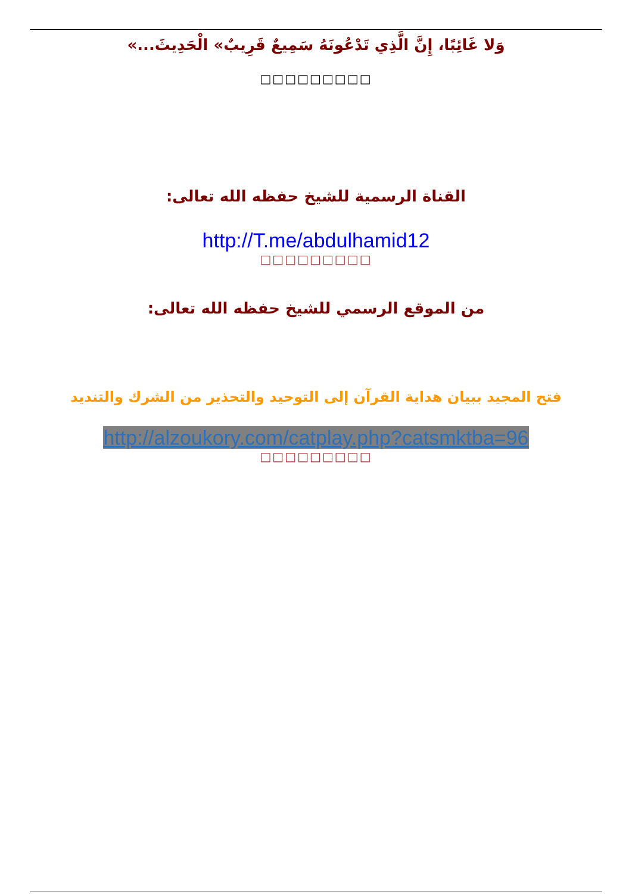وَلا غَائِبًا، إِنَّ الَّذِي تَدْعُونَهُ سَمِيعٌ قَرِيبٌ» الْحَدِيثَ...»
□□□□□□□□□
القناة الرسمية للشيخ حفظه الله تعالى:
http://T.me/abdulhamid12
□□□□□□□□□
من الموقع الرسمي للشيخ حفظه الله تعالى:
فتح المجيد ببيان هداية القرآن إلى التوحيد والتحذير من الشرك والتنديد
http://alzoukory.com/catplay.php?catsmktba=96
□□□□□□□□□